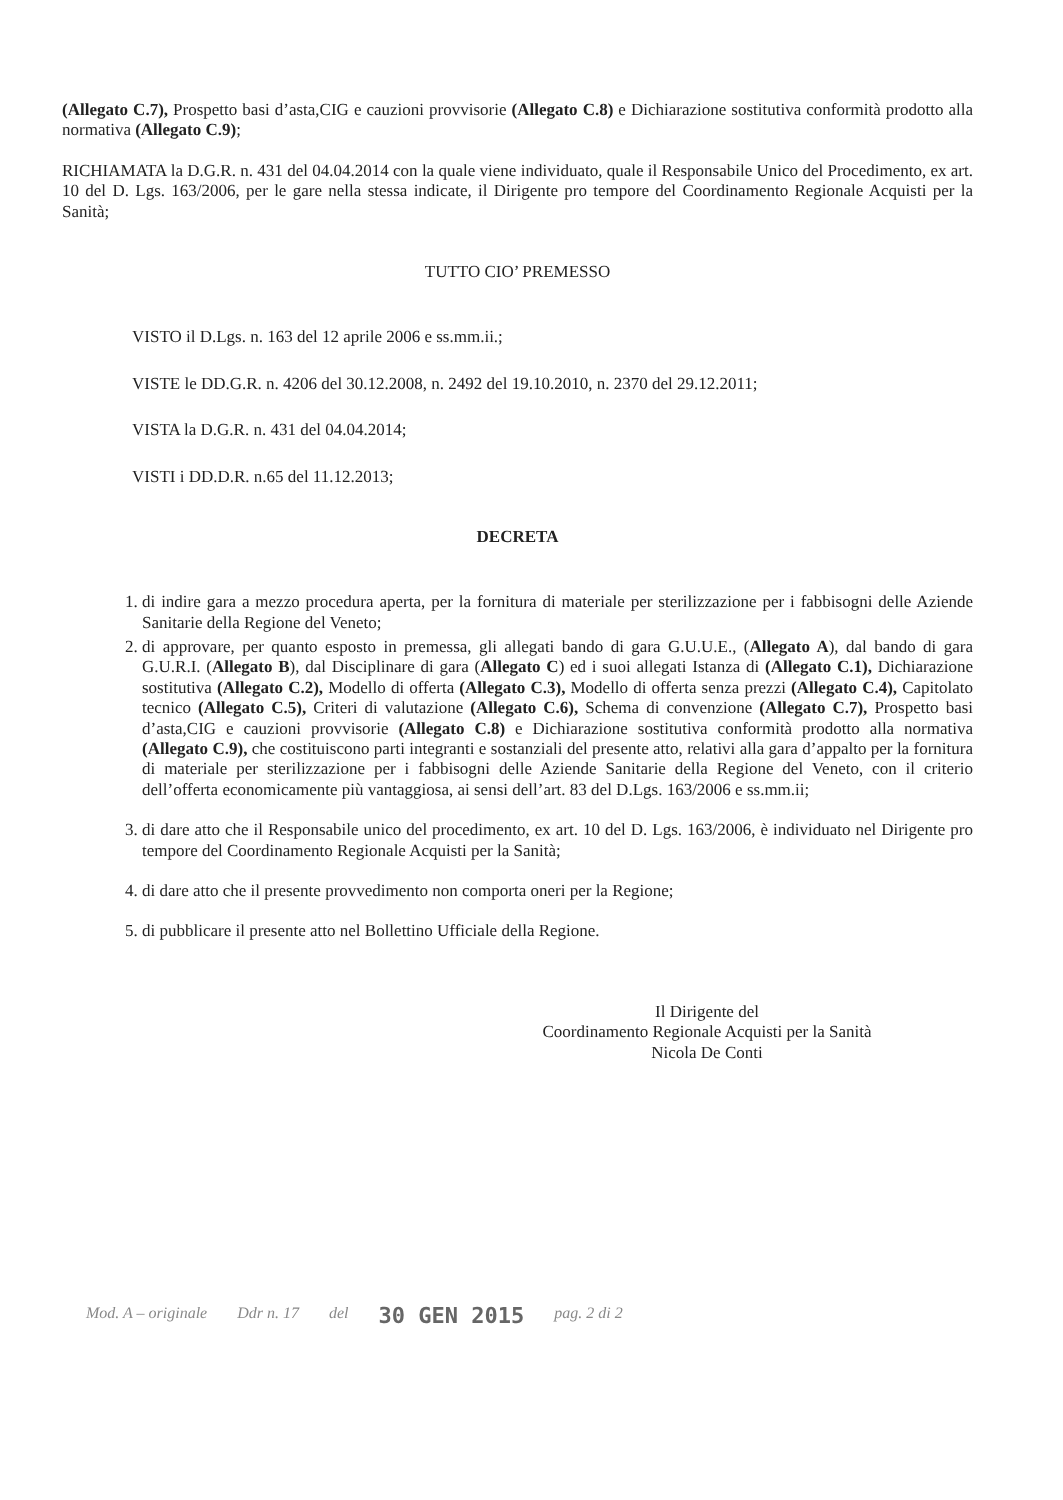(Allegato C.7), Prospetto basi d’asta,CIG e cauzioni provvisorie (Allegato C.8) e Dichiarazione sostitutiva conformità prodotto alla normativa (Allegato C.9);
RICHIAMATA la D.G.R. n. 431 del 04.04.2014 con la quale viene individuato, quale il Responsabile Unico del Procedimento, ex art. 10 del D. Lgs. 163/2006, per le gare nella stessa indicate, il Dirigente pro tempore del Coordinamento Regionale Acquisti per la Sanità;
TUTTO CIO’ PREMESSO
VISTO il D.Lgs. n. 163 del 12 aprile 2006 e ss.mm.ii.;
VISTE le DD.G.R. n. 4206 del 30.12.2008, n. 2492 del 19.10.2010, n. 2370 del 29.12.2011;
VISTA la D.G.R. n. 431 del 04.04.2014;
VISTI i DD.D.R. n.65 del 11.12.2013;
DECRETA
1. di indire gara a mezzo procedura aperta, per la fornitura di materiale per sterilizzazione per i fabbisogni delle Aziende Sanitarie della Regione del Veneto;
2. di approvare, per quanto esposto in premessa, gli allegati bando di gara G.U.U.E., (Allegato A), dal bando di gara G.U.R.I. (Allegato B), dal Disciplinare di gara (Allegato C) ed i suoi allegati Istanza di (Allegato C.1), Dichiarazione sostitutiva (Allegato C.2), Modello di offerta (Allegato C.3), Modello di offerta senza prezzi (Allegato C.4), Capitolato tecnico (Allegato C.5), Criteri di valutazione (Allegato C.6), Schema di convenzione (Allegato C.7), Prospetto basi d’asta,CIG e cauzioni provvisorie (Allegato C.8) e Dichiarazione sostitutiva conformità prodotto alla normativa (Allegato C.9), che costituiscono parti integranti e sostanziali del presente atto, relativi alla gara d’appalto per la fornitura di materiale per sterilizzazione per i fabbisogni delle Aziende Sanitarie della Regione del Veneto, con il criterio dell’offerta economicamente più vantaggiosa, ai sensi dell’art. 83 del D.Lgs. 163/2006 e ss.mm.ii;
3. di dare atto che il Responsabile unico del procedimento, ex art. 10 del D. Lgs. 163/2006, è individuato nel Dirigente pro tempore del Coordinamento Regionale Acquisti per la Sanità;
4. di dare atto che il presente provvedimento non comporta oneri per la Regione;
5. di pubblicare il presente atto nel Bollettino Ufficiale della Regione.
Il Dirigente del
Coordinamento Regionale Acquisti per la Sanità
Nicola De Conti
Mod. A – originale Ddr n. 17 del 30 GEN 2015 pag. 2 di 2